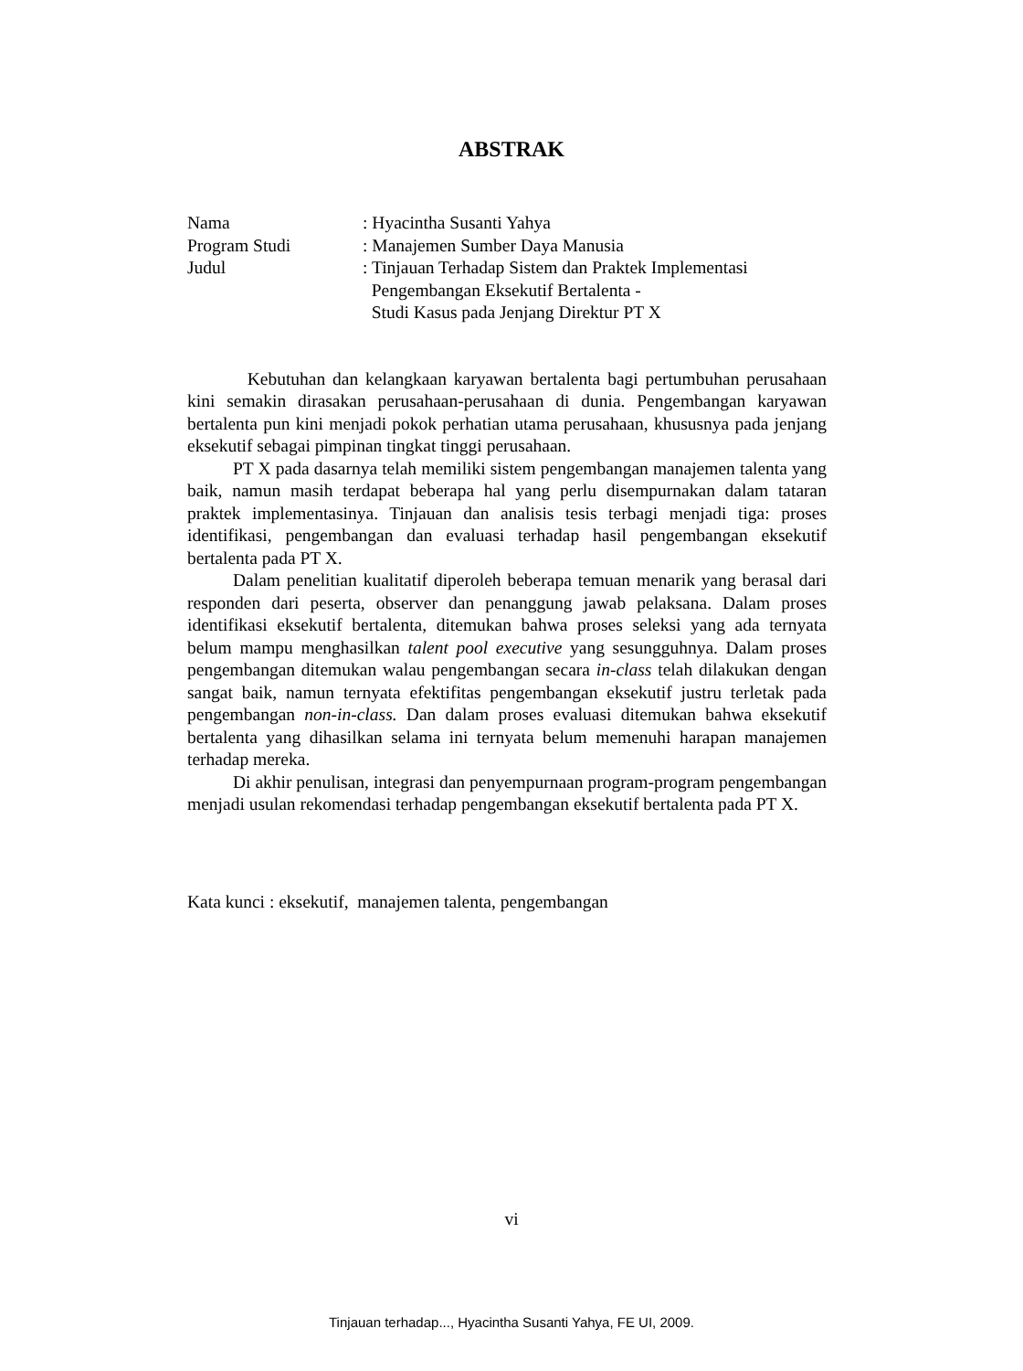ABSTRAK
| Nama | : Hyacintha Susanti Yahya |
| Program Studi | : Manajemen Sumber Daya Manusia |
| Judul | : Tinjauan Terhadap Sistem dan Praktek Implementasi Pengembangan Eksekutif Bertalenta - Studi Kasus pada Jenjang Direktur PT X |
Kebutuhan dan kelangkaan karyawan bertalenta bagi pertumbuhan perusahaan kini semakin dirasakan perusahaan-perusahaan di dunia. Pengembangan karyawan bertalenta pun kini menjadi pokok perhatian utama perusahaan, khususnya pada jenjang eksekutif sebagai pimpinan tingkat tinggi perusahaan.
PT X pada dasarnya telah memiliki sistem pengembangan manajemen talenta yang baik, namun masih terdapat beberapa hal yang perlu disempurnakan dalam tataran praktek implementasinya. Tinjauan dan analisis tesis terbagi menjadi tiga: proses identifikasi, pengembangan dan evaluasi terhadap hasil pengembangan eksekutif bertalenta pada PT X.
Dalam penelitian kualitatif diperoleh beberapa temuan menarik yang berasal dari responden dari peserta, observer dan penanggung jawab pelaksana. Dalam proses identifikasi eksekutif bertalenta, ditemukan bahwa proses seleksi yang ada ternyata belum mampu menghasilkan talent pool executive yang sesungguhnya. Dalam proses pengembangan ditemukan walau pengembangan secara in-class telah dilakukan dengan sangat baik, namun ternyata efektifitas pengembangan eksekutif justru terletak pada pengembangan non-in-class. Dan dalam proses evaluasi ditemukan bahwa eksekutif bertalenta yang dihasilkan selama ini ternyata belum memenuhi harapan manajemen terhadap mereka.
Di akhir penulisan, integrasi dan penyempurnaan program-program pengembangan menjadi usulan rekomendasi terhadap pengembangan eksekutif bertalenta pada PT X.
Kata kunci : eksekutif, manajemen talenta, pengembangan
vi
Tinjauan terhadap..., Hyacintha Susanti Yahya, FE UI, 2009.